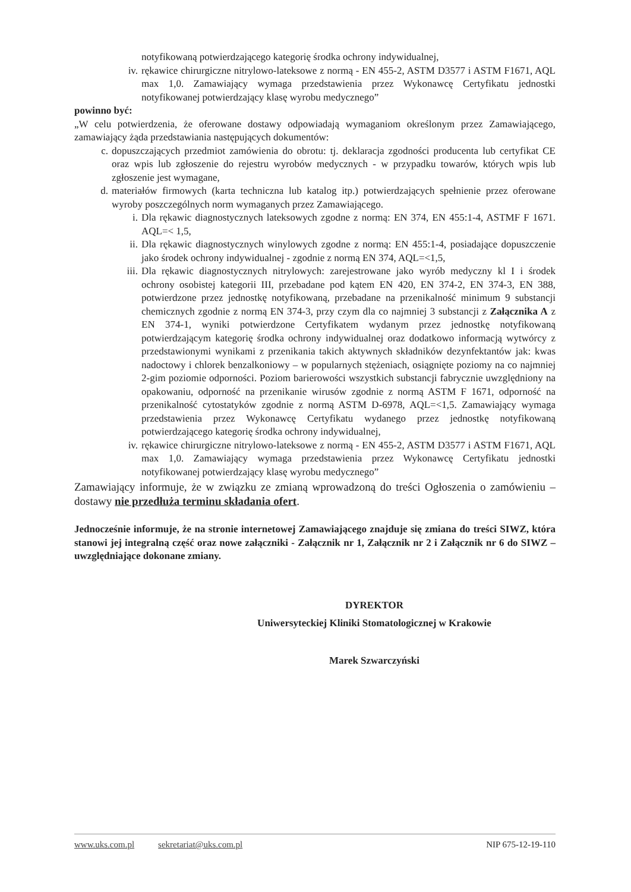notyfikowaną potwierdzającego kategorię środka ochrony indywidualnej,
iv. rękawice chirurgiczne nitrylowo-lateksowe z normą - EN 455-2, ASTM D3577 i ASTM F1671, AQL max 1,0. Zamawiający wymaga przedstawienia przez Wykonawcę Certyfikatu jednostki notyfikowanej potwierdzający klasę wyrobu medycznego”
powinno być:
„W celu potwierdzenia, że oferowane dostawy odpowiadają wymaganiom określonym przez Zamawiającego, zamawiający żąda przedstawiania następujących dokumentów:
c. dopuszczających przedmiot zamówienia do obrotu: tj. deklaracja zgodności producenta lub certyfikat CE oraz wpis lub zgłoszenie do rejestru wyrobów medycznych - w przypadku towarów, których wpis lub zgłoszenie jest wymagane,
d. materiałów firmowych (karta techniczna lub katalog itp.) potwierdzających spełnienie przez oferowane wyroby poszczególnych norm wymaganych przez Zamawiającego.
i. Dla rękawic diagnostycznych lateksowych zgodne z normą: EN 374, EN 455:1-4, ASTMF F 1671. AQL=< 1,5,
ii. Dla rękawic diagnostycznych winylowych zgodne z normą: EN 455:1-4, posiadające dopuszczenie jako środek ochrony indywidualnej - zgodnie z normą EN 374, AQL=<1,5,
iii. Dla rękawic diagnostycznych nitrylowych: zarejestrowane jako wyrób medyczny kl I i środek ochrony osobistej kategorii III, przebadane pod kątem EN 420, EN 374-2, EN 374-3, EN 388, potwierdzone przez jednostkę notyfikowaną, przebadane na przenikalność minimum 9 substancji chemicznych zgodnie z normą EN 374-3, przy czym dla co najmniej 3 substancji z Załącznika A z EN 374-1, wyniki potwierdzone Certyfikatem wydanym przez jednostkę notyfikowaną potwierdzającym kategorię środka ochrony indywidualnej oraz dodatkowo informacją wytwórcy z przedstawionymi wynikami z przenikania takich aktywnych składników dezynfektantów jak: kwas nadoctowy i chlorek benzalkoniowy – w popularnych stężeniach, osiągnięte poziomy na co najmniej 2-gim poziomie odporności. Poziom barierowości wszystkich substancji fabrycznie uwzględniony na opakowaniu, odporność na przenikanie wirusów zgodnie z normą ASTM F 1671, odporność na przenikalność cytostatyków zgodnie z normą ASTM D-6978, AQL=<1,5. Zamawiający wymaga przedstawienia przez Wykonawcę Certyfikatu wydanego przez jednostkę notyfikowaną potwierdzającego kategorię środka ochrony indywidualnej,
iv. rękawice chirurgiczne nitrylowo-lateksowe z normą - EN 455-2, ASTM D3577 i ASTM F1671, AQL max 1,0. Zamawiający wymaga przedstawienia przez Wykonawcę Certyfikatu jednostki notyfikowanej potwierdzający klasę wyrobu medycznego”
Zamawiający informuje, że w związku ze zmianą wprowadzoną do treści Ogłoszenia o zamówieniu – dostawy nie przedłuża terminu składania ofert.
Jednocześnie informuje, że na stronie internetowej Zamawiającego znajduje się zmiana do treści SIWZ, która stanowi jej integralną część oraz nowe załączniki - Załącznik nr 1, Załącznik nr 2 i Załącznik nr 6 do SIWZ – uwzględniające dokonane zmiany.
DYREKTOR
Uniwersyteckiej Kliniki Stomatologicznej w Krakowie
Marek Szwarczyński
www.uks.com.pl sekretariat@uks.com.pl NIP 675-12-19-110